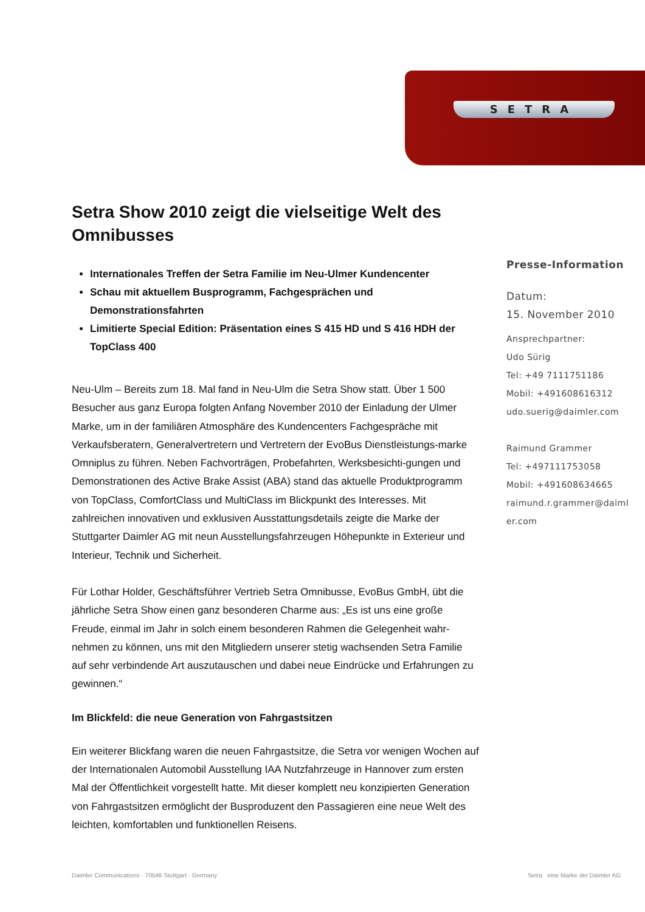SETRA
Setra Show 2010 zeigt die vielseitige Welt des Omnibusses
Internationales Treffen der Setra Familie im Neu-Ulmer Kundencenter
Schau mit aktuellem Busprogramm, Fachgesprächen und Demonstrationsfahrten
Limitierte Special Edition: Präsentation eines S 415 HD und S 416 HDH der TopClass 400
Neu-Ulm – Bereits zum 18. Mal fand in Neu-Ulm die Setra Show statt. Über 1 500 Besucher aus ganz Europa folgten Anfang November 2010 der Einladung der Ulmer Marke, um in der familiären Atmosphäre des Kundencenters Fachgespräche mit Verkaufsberatern, Generalvertretern und Vertretern der EvoBus Dienstleistungs-marke Omniplus zu führen. Neben Fachvorträgen, Probefahrten, Werksbesichti-gungen und Demonstrationen des Active Brake Assist (ABA) stand das aktuelle Produktprogramm von TopClass, ComfortClass und MultiClass im Blickpunkt des Interesses. Mit zahlreichen innovativen und exklusiven Ausstattungsdetails zeigte die Marke der Stuttgarter Daimler AG mit neun Ausstellungsfahrzeugen Höhepunkte in Exterieur und Interieur, Technik und Sicherheit.
Für Lothar Holder, Geschäftsführer Vertrieb Setra Omnibusse, EvoBus GmbH, übt die jährliche Setra Show einen ganz besonderen Charme aus: „Es ist uns eine große Freude, einmal im Jahr in solch einem besonderen Rahmen die Gelegenheit wahr-nehmen zu können, uns mit den Mitgliedern unserer stetig wachsenden Setra Familie auf sehr verbindende Art auszutauschen und dabei neue Eindrücke und Erfahrungen zu gewinnen.“
Im Blickfeld: die neue Generation von Fahrgastsitzen
Ein weiterer Blickfang waren die neuen Fahrgastsitze, die Setra vor wenigen Wochen auf der Internationalen Automobil Ausstellung IAA Nutzfahrzeuge in Hannover zum ersten Mal der Öffentlichkeit vorgestellt hatte. Mit dieser komplett neu konzipierten Generation von Fahrgastsitzen ermöglicht der Busproduzent den Passagieren eine neue Welt des leichten, komfortablen und funktionellen Reisens.
Presse-Information
Datum:
15. November 2010
Ansprechpartner:
Udo Sürig
Tel: +49 7111751186
Mobil: +491608616312
udo.suerig@daimler.com
Raimund Grammer
Tel: +497111753058
Mobil: +491608634665
raimund.r.grammer@daiml er.com
Daimler Communications · 70546 Stuttgart · Germany Setra eine Marke der Daimler AG